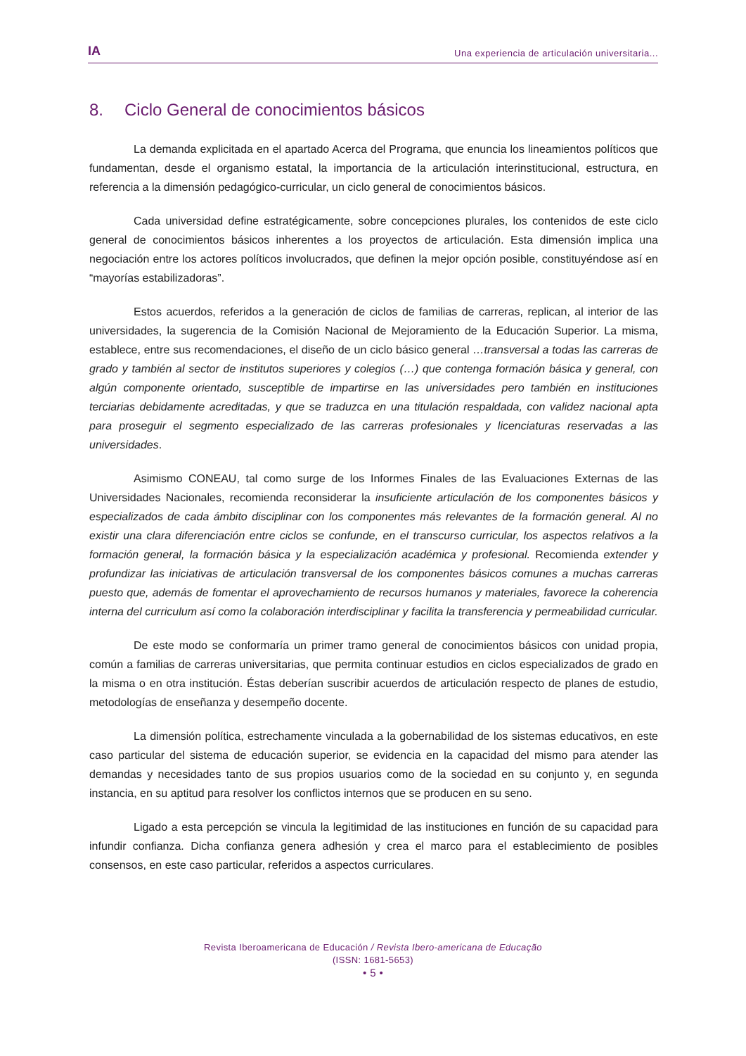IA
Una experiencia de articulación universitaria...
8. Ciclo General de conocimientos básicos
La demanda explicitada en el apartado Acerca del Programa, que enuncia los lineamientos políticos que fundamentan, desde el organismo estatal, la importancia de la articulación interinstitucional, estructura, en referencia a la dimensión pedagógico-curricular, un ciclo general de conocimientos básicos.
Cada universidad define estratégicamente, sobre concepciones plurales, los contenidos de este ciclo general de conocimientos básicos inherentes a los proyectos de articulación. Esta dimensión implica una negociación entre los actores políticos involucrados, que definen la mejor opción posible, constituyéndose así en “mayorías estabilizadoras”.
Estos acuerdos, referidos a la generación de ciclos de familias de carreras, replican, al interior de las universidades, la sugerencia de la Comisión Nacional de Mejoramiento de la Educación Superior. La misma, establece, entre sus recomendaciones, el diseño de un ciclo básico general …transversal a todas las carreras de grado y también al sector de institutos superiores y colegios (…) que contenga formación básica y general, con algún componente orientado, susceptible de impartirse en las universidades pero también en instituciones terciarias debidamente acreditadas, y que se traduzca en una titulación respaldada, con validez nacional apta para proseguir el segmento especializado de las carreras profesionales y licenciaturas reservadas a las universidades.
Asimismo CONEAU, tal como surge de los Informes Finales de las Evaluaciones Externas de las Universidades Nacionales, recomienda reconsiderar la insuficiente articulación de los componentes básicos y especializados de cada ámbito disciplinar con los componentes más relevantes de la formación general. Al no existir una clara diferenciación entre ciclos se confunde, en el transcurso curricular, los aspectos relativos a la formación general, la formación básica y la especialización académica y profesional. Recomienda extender y profundizar las iniciativas de articulación transversal de los componentes básicos comunes a muchas carreras puesto que, además de fomentar el aprovechamiento de recursos humanos y materiales, favorece la coherencia interna del curriculum así como la colaboración interdisciplinar y facilita la transferencia y permeabilidad curricular.
De este modo se conformaría un primer tramo general de conocimientos básicos con unidad propia, común a familias de carreras universitarias, que permita continuar estudios en ciclos especializados de grado en la misma o en otra institución. Éstas deberían suscribir acuerdos de articulación respecto de planes de estudio, metodologías de enseñanza y desempeño docente.
La dimensión política, estrechamente vinculada a la gobernabilidad de los sistemas educativos, en este caso particular del sistema de educación superior, se evidencia en la capacidad del mismo para atender las demandas y necesidades tanto de sus propios usuarios como de la sociedad en su conjunto y, en segunda instancia, en su aptitud para resolver los conflictos internos que se producen en su seno.
Ligado a esta percepción se vincula la legitimidad de las instituciones en función de su capacidad para infundir confianza. Dicha confianza genera adhesión y crea el marco para el establecimiento de posibles consensos, en este caso particular, referidos a aspectos curriculares.
Revista Iberoamericana de Educación / Revista Ibero-americana de Educação
(ISSN: 1681-5653)
• 5 •